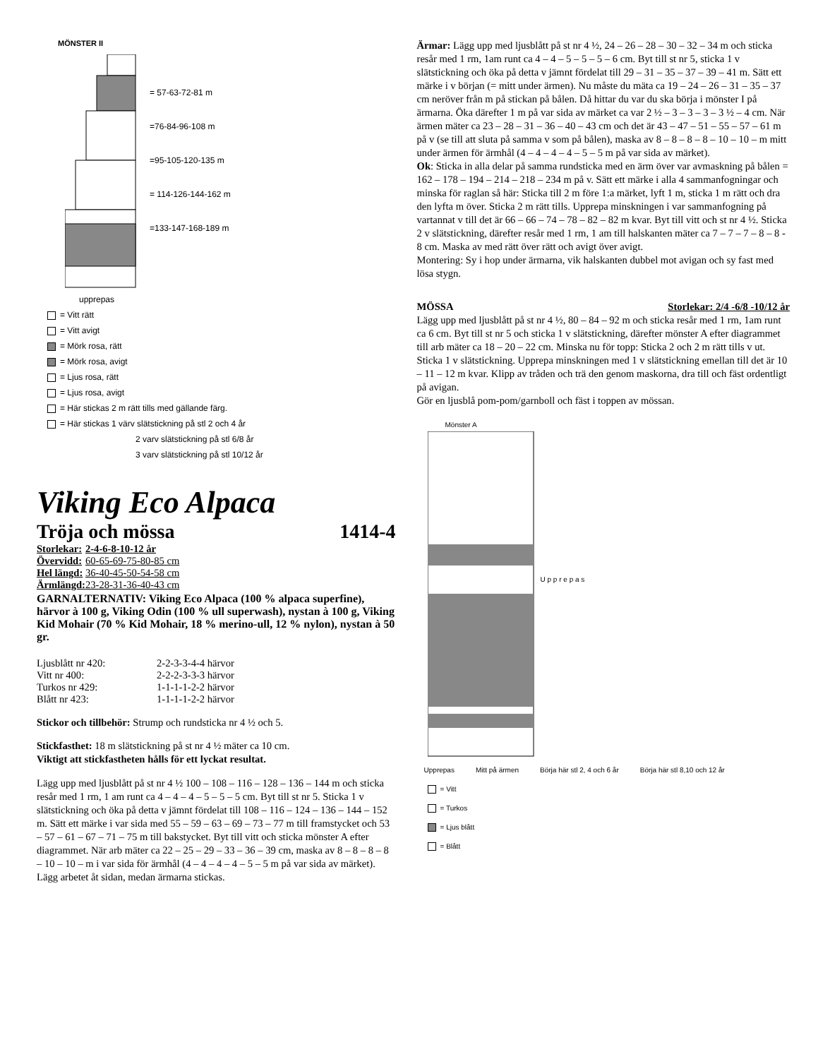MÖNSTER II
= 57-63-72-81 m
=76-84-96-108 m
=95-105-120-135 m
= 114-126-144-162 m
=133-147-168-189 m
upprepas
= Vitt rätt
= Vitt avigt
= Mörk rosa, rätt
= Mörk rosa, avigt
= Ljus rosa, rätt
= Ljus rosa, avigt
= Här stickas 2 m rätt tills med gällande färg.
= Här stickas 1 värv slätstickning på stl 2 och 4 år
2 varv slätstickning på stl 6/8 år
3 varv slätstickning på stl 10/12 år
Viking Eco Alpaca
Tröja och mössa 1414-4
| Storlekar: | 2-4-6-8-10-12 år |
| Övervidd: | 60-65-69-75-80-85 cm |
| Hel längd: | 36-40-45-50-54-58 cm |
| Ärmlängd: | 23-28-31-36-40-43 cm |
GARNALTERNATIV: Viking Eco Alpaca (100 % alpaca superfine), härvor à 100 g, Viking Odin (100 % ull superwash), nystan à 100 g, Viking Kid Mohair (70 % Kid Mohair, 18 % merino-ull, 12 % nylon), nystan à 50 gr.
| Ljusblått nr 420: | 2-2-3-3-4-4 härvor |
| Vitt nr 400: | 2-2-2-3-3-3 härvor |
| Turkos nr 429: | 1-1-1-1-2-2 härvor |
| Blått nr 423: | 1-1-1-1-2-2 härvor |
Stickor och tillbehör: Strump och rundsticka nr 4 ½ och 5.
Stickfasthet: 18 m slätstickning på st nr 4 ½ mäter ca 10 cm.
Viktigt att stickfastheten hålls för ett lyckat resultat.
Lägg upp med ljusblått på st nr 4 ½ 100 – 108 – 116 – 128 – 136 – 144 m och sticka resår med 1 rm, 1 am runt ca 4 – 4 – 4 – 5 – 5 – 5 cm. Byt till st nr 5. Sticka 1 v slätstickning och öka på detta v jämnt fördelat till 108 – 116 – 124 – 136 – 144 – 152 m. Sätt ett märke i var sida med 55 – 59 – 63 – 69 – 73 – 77 m till framstycket och 53 – 57 – 61 – 67 – 71 – 75 m till bakstycket. Byt till vitt och sticka mönster A efter diagrammet. När arb mäter ca 22 – 25 – 29 – 33 – 36 – 39 cm, maska av 8 – 8 – 8 – 8 – 10 – 10 – m i var sida för ärmhål (4 – 4 – 4 – 4 – 5 – 5 m på var sida av märket). Lägg arbetet åt sidan, medan ärmarna stickas.
Ärmar: Lägg upp med ljusblått på st nr 4 ½, 24 – 26 – 28 – 30 – 32 – 34 m och sticka resår med 1 rm, 1am runt ca 4 – 4 – 5 – 5 – 5 – 6 cm. Byt till st nr 5, sticka 1 v slätstickning och öka på detta v jämnt fördelat till 29 – 31 – 35 – 37 – 39 – 41 m. Sätt ett märke i v början (= mitt under ärmen). Nu måste du mäta ca 19 – 24 – 26 – 31 – 35 – 37 cm neröver från m på stickan på bålen. Då hittar du var du ska börja i mönster I på ärmarna. Öka därefter 1 m på var sida av märket ca var 2 ½ – 3 – 3 – 3 – 3 ½ – 4 cm. När ärmen mäter ca 23 – 28 – 31 – 36 – 40 – 43 cm och det är 43 – 47 – 51 – 55 – 57 – 61 m på v (se till att sluta på samma v som på bålen), maska av 8 – 8 – 8 – 8 – 10 – 10 – m mitt under ärmen för ärmhål (4 – 4 – 4 – 4 – 5 – 5 m på var sida av märket).
Ok: Sticka in alla delar på samma rundsticka med en ärm över var avmaskning på bålen = 162 – 178 – 194 – 214 – 218 – 234 m på v. Sätt ett märke i alla 4 sammanfogningar och minska för raglan så här: Sticka till 2 m före 1:a märket, lyft 1 m, sticka 1 m rätt och dra den lyfta m över. Sticka 2 m rätt tills. Upprepa minskningen i var sammanfogning på vartannat v till det är 66 – 66 – 74 – 78 – 82 – 82 m kvar. Byt till vitt och st nr 4 ½. Sticka 2 v slätstickning, därefter resår med 1 rm, 1 am till halskanten mäter ca 7 – 7 – 7 – 8 – 8 - 8 cm. Maska av med rätt över rätt och avigt över avigt.
Montering: Sy i hop under ärmarna, vik halskanten dubbel mot avigan och sy fast med lösa stygn.
MÖSSA Storlekar: 2/4 -6/8 -10/12 år
Lägg upp med ljusblått på st nr 4 ½, 80 – 84 – 92 m och sticka resår med 1 rm, 1am runt ca 6 cm. Byt till st nr 5 och sticka 1 v slätstickning, därefter mönster A efter diagrammet till arb mäter ca 18 – 20 – 22 cm. Minska nu för topp: Sticka 2 och 2 m rätt tills v ut. Sticka 1 v slätstickning. Upprepa minskningen med 1 v slätstickning emellan till det är 10 – 11 – 12 m kvar. Klipp av tråden och trä den genom maskorna, dra till och fäst ordentligt på avigan.
Gör en ljusblå pom-pom/garnboll och fäst i toppen av mössan.
Mönster A
U p p r e p a s
Upprepas Mitt på ärmen Börja här stl 2, 4 och 6 år Börja här stl 8,10 och 12 år
= Vitt
= Turkos
= Ljus blått
= Blått